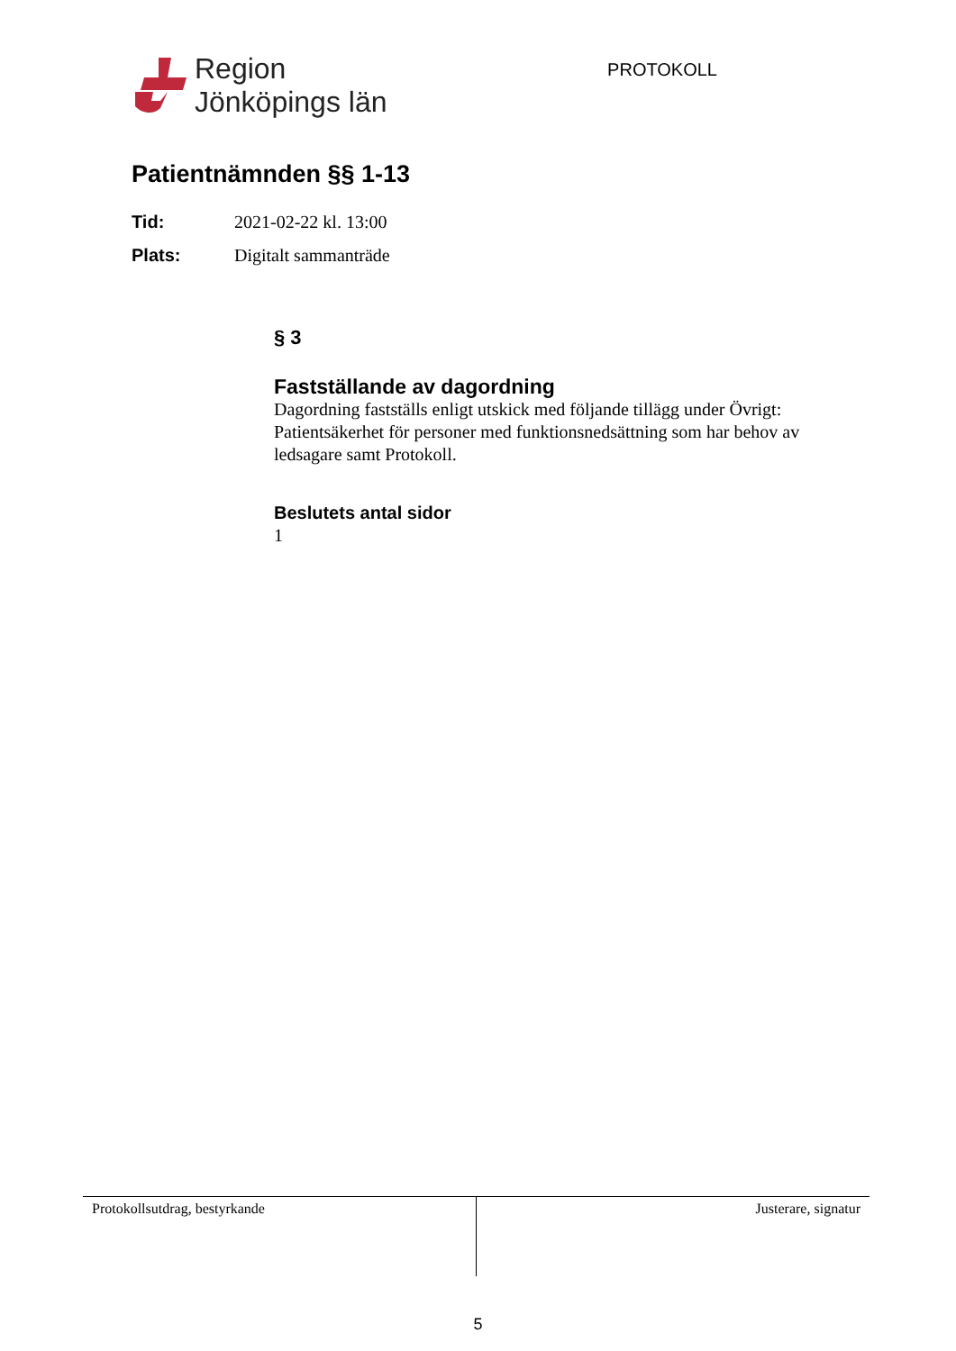Region
Jönköpings län
PROTOKOLL
Patientnämnden §§ 1-13
Tid: 2021-02-22 kl. 13:00
Plats: Digitalt sammanträde
§ 3
Fastställande av dagordning
Dagordning fastställs enligt utskick med följande tillägg under Övrigt: Patientsäkerhet för personer med funktionsnedsättning som har behov av ledsagare samt Protokoll.
Beslutets antal sidor
1
Protokollsutdrag, bestyrkande Justerare, signatur
5